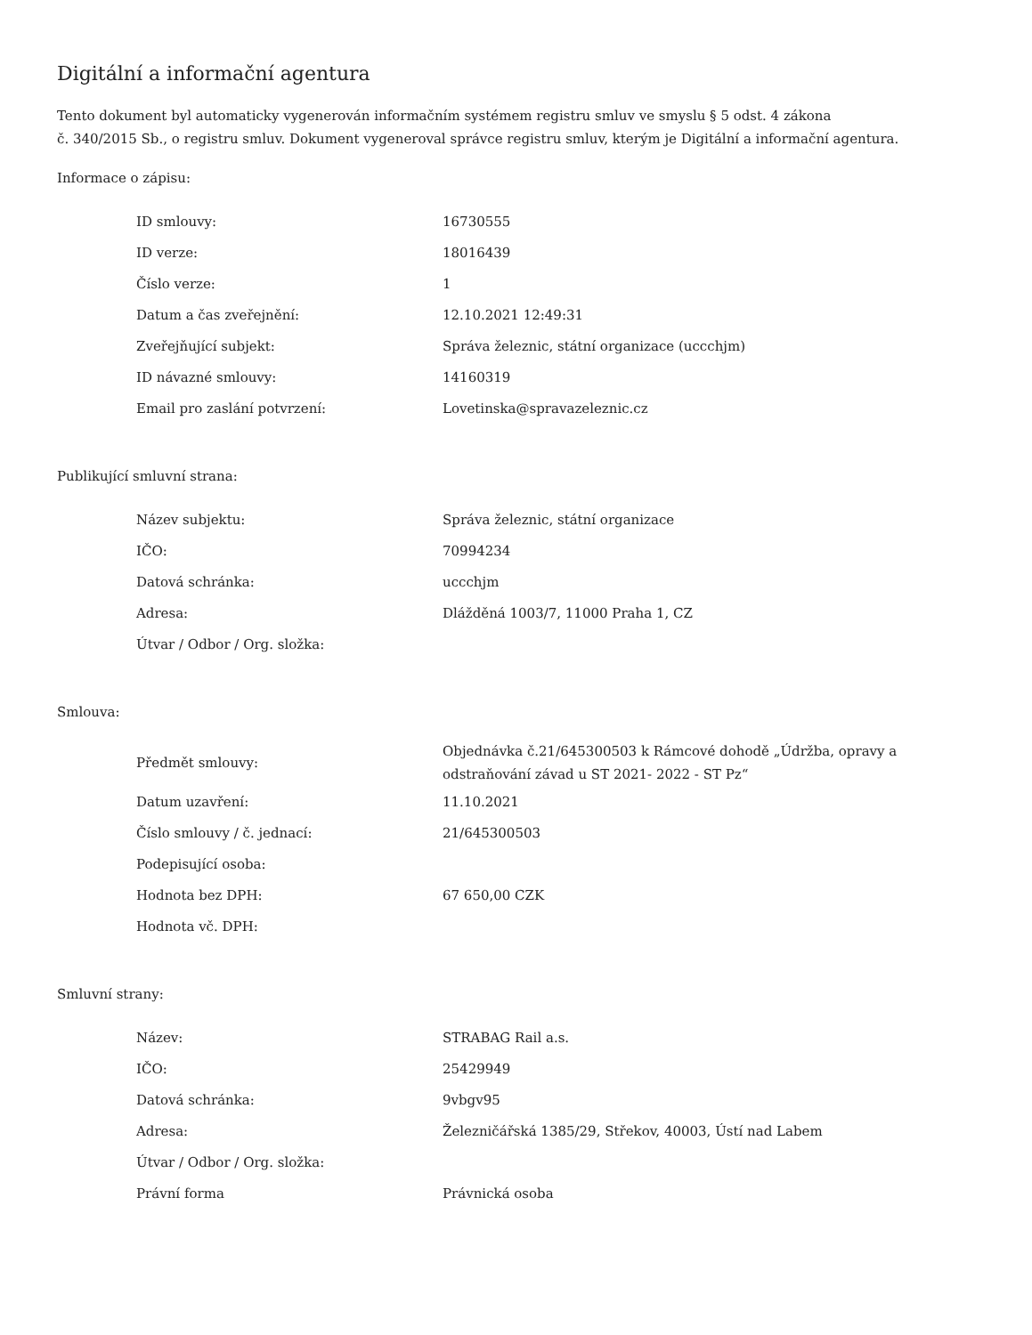Digitální a informační agentura
Tento dokument byl automaticky vygenerován informačním systémem registru smluv ve smyslu § 5 odst. 4 zákona
č. 340/2015 Sb., o registru smluv. Dokument vygeneroval správce registru smluv, kterým je Digitální a informační agentura.
Informace o zápisu:
| ID smlouvy: | 16730555 |
| ID verze: | 18016439 |
| Číslo verze: | 1 |
| Datum a čas zveřejnění: | 12.10.2021 12:49:31 |
| Zveřejňující subjekt: | Správa železnic, státní organizace (uccchjm) |
| ID návazné smlouvy: | 14160319 |
| Email pro zaslání potvrzení: | Lovetinska@spravazeleznic.cz |
Publikující smluvní strana:
| Název subjektu: | Správa železnic, státní organizace |
| IČO: | 70994234 |
| Datová schránka: | uccchjm |
| Adresa: | Dlážděná 1003/7, 11000 Praha 1, CZ |
| Útvar / Odbor / Org. složka: | |
Smlouva:
| Předmět smlouvy: | Objednávka č.21/645300503 k Rámcové dohodě „Údržba, opravy a odstraňování závad u ST 2021- 2022 - ST Pz“ |
| Datum uzavření: | 11.10.2021 |
| Číslo smlouvy / č. jednací: | 21/645300503 |
| Podepisující osoba: | |
| Hodnota bez DPH: | 67 650,00 CZK |
| Hodnota vč. DPH: | |
Smluvní strany:
| Název: | STRABAG Rail a.s. |
| IČO: | 25429949 |
| Datová schránka: | 9vbgv95 |
| Adresa: | Železničářská 1385/29, Střekov, 40003, Ústí nad Labem |
| Útvar / Odbor / Org. složka: | |
| Právní forma | Právnická osoba |